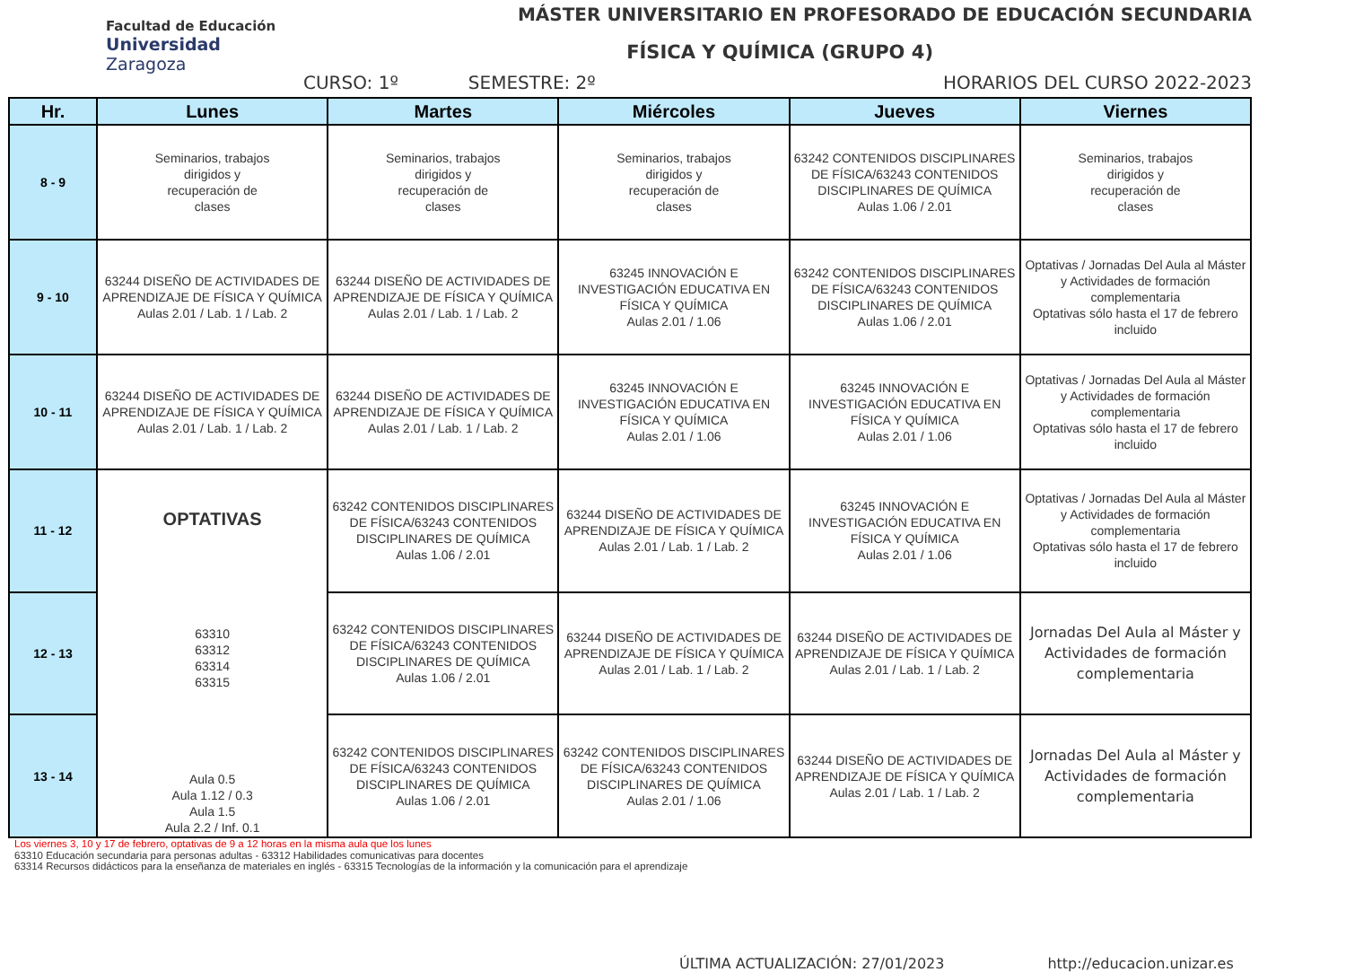Facultad de Educación
Universidad Zaragoza
MÁSTER UNIVERSITARIO EN PROFESORADO DE EDUCACIÓN SECUNDARIA
FÍSICA Y QUÍMICA (GRUPO 4)
CURSO: 1º SEMESTRE: 2º HORARIOS DEL CURSO 2022-2023
| Hr. | Lunes | Martes | Miércoles | Jueves | Viernes |
| --- | --- | --- | --- | --- | --- |
| 8 - 9 | Seminarios, trabajos dirigidos y recuperación de clases | Seminarios, trabajos dirigidos y recuperación de clases | Seminarios, trabajos dirigidos y recuperación de clases | 63242 CONTENIDOS DISCIPLINARES DE FÍSICA/63243 CONTENIDOS DISCIPLINARES DE QUÍMICA Aulas 1.06 / 2.01 | Seminarios, trabajos dirigidos y recuperación de clases |
| 9 - 10 | 63244 DISEÑO DE ACTIVIDADES DE APRENDIZAJE DE FÍSICA Y QUÍMICA Aulas 2.01 / Lab. 1 / Lab. 2 | 63244 DISEÑO DE ACTIVIDADES DE APRENDIZAJE DE FÍSICA Y QUÍMICA Aulas 2.01 / Lab. 1 / Lab. 2 | 63245 INNOVACIÓN E INVESTIGACIÓN EDUCATIVA EN FÍSICA Y QUÍMICA Aulas 2.01 / 1.06 | 63242 CONTENIDOS DISCIPLINARES DE FÍSICA/63243 CONTENIDOS DISCIPLINARES DE QUÍMICA Aulas 1.06 / 2.01 | Optativas / Jornadas Del Aula al Máster y Actividades de formación complementaria Optativas sólo hasta el 17 de febrero incluido |
| 10 - 11 | 63244 DISEÑO DE ACTIVIDADES DE APRENDIZAJE DE FÍSICA Y QUÍMICA Aulas 2.01 / Lab. 1 / Lab. 2 | 63244 DISEÑO DE ACTIVIDADES DE APRENDIZAJE DE FÍSICA Y QUÍMICA Aulas 2.01 / Lab. 1 / Lab. 2 | 63245 INNOVACIÓN E INVESTIGACIÓN EDUCATIVA EN FÍSICA Y QUÍMICA Aulas 2.01 / 1.06 | 63245 INNOVACIÓN E INVESTIGACIÓN EDUCATIVA EN FÍSICA Y QUÍMICA Aulas 2.01 / 1.06 | Optativas / Jornadas Del Aula al Máster y Actividades de formación complementaria Optativas sólo hasta el 17 de febrero incluido |
| 11 - 12 | OPTATIVAS 63310 63312 63314 63315 Aula 0.5 Aula 1.12 / 0.3 Aula 1.5 Aula 2.2 / Inf. 0.1 | 63242 CONTENIDOS DISCIPLINARES DE FÍSICA/63243 CONTENIDOS DISCIPLINARES DE QUÍMICA Aulas 1.06 / 2.01 | 63244 DISEÑO DE ACTIVIDADES DE APRENDIZAJE DE FÍSICA Y QUÍMICA Aulas 2.01 / Lab. 1 / Lab. 2 | 63245 INNOVACIÓN E INVESTIGACIÓN EDUCATIVA EN FÍSICA Y QUÍMICA Aulas 2.01 / 1.06 | Optativas / Jornadas Del Aula al Máster y Actividades de formación complementaria Optativas sólo hasta el 17 de febrero incluido |
| 12 - 13 | | 63242 CONTENIDOS DISCIPLINARES DE FÍSICA/63243 CONTENIDOS DISCIPLINARES DE QUÍMICA Aulas 1.06 / 2.01 | 63244 DISEÑO DE ACTIVIDADES DE APRENDIZAJE DE FÍSICA Y QUÍMICA Aulas 2.01 / Lab. 1 / Lab. 2 | 63244 DISEÑO DE ACTIVIDADES DE APRENDIZAJE DE FÍSICA Y QUÍMICA Aulas 2.01 / Lab. 1 / Lab. 2 | Jornadas Del Aula al Máster y Actividades de formación complementaria |
| 13 - 14 | | 63242 CONTENIDOS DISCIPLINARES DE FÍSICA/63243 CONTENIDOS DISCIPLINARES DE QUÍMICA Aulas 1.06 / 2.01 | 63242 CONTENIDOS DISCIPLINARES DE FÍSICA/63243 CONTENIDOS DISCIPLINARES DE QUÍMICA Aulas 2.01 / 1.06 | 63244 DISEÑO DE ACTIVIDADES DE APRENDIZAJE DE FÍSICA Y QUÍMICA Aulas 2.01 / Lab. 1 / Lab. 2 | Jornadas Del Aula al Máster y Actividades de formación complementaria |
Los viernes 3, 10 y 17 de febrero, optativas de 9 a 12 horas en la misma aula que los lunes
63310 Educación secundaria para personas adultas - 63312 Habilidades comunicativas para docentes
63314 Recursos didácticos para la enseñanza de materiales en inglés - 63315 Tecnologías de la información y la comunicación para el aprendizaje
ÚLTIMA ACTUALIZACIÓN: 27/01/2023 http://educacion.unizar.es